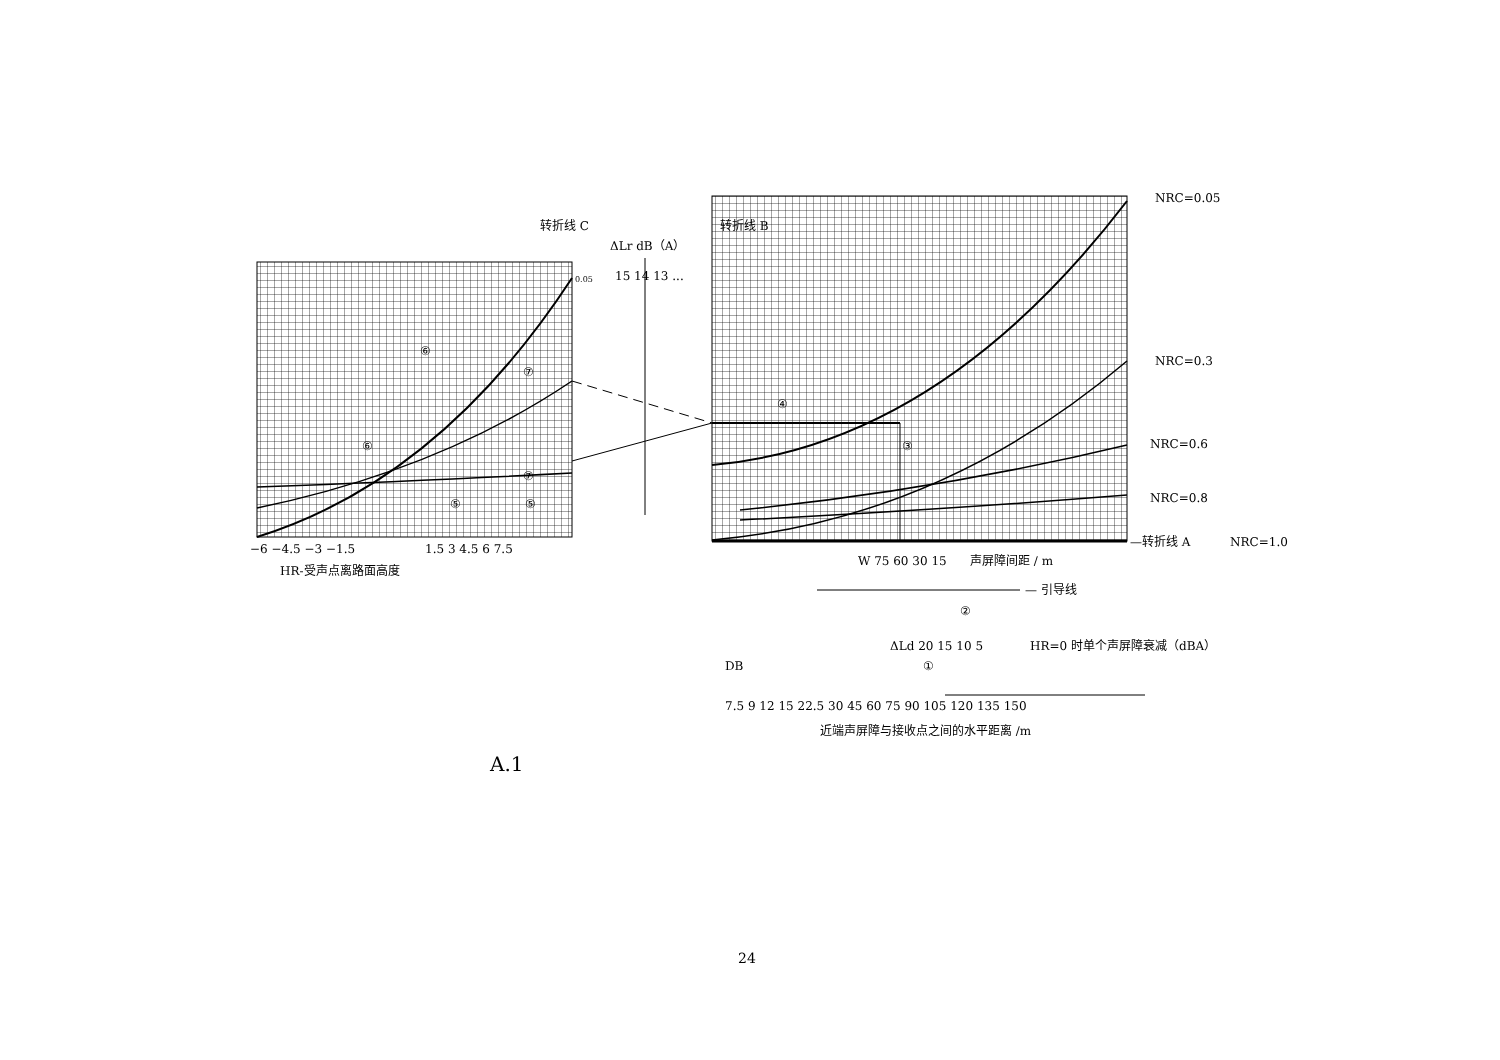−6 −4.5 −3 −1.5
1.5 3 4.5 6 7.5
HR-受声点离路面高度
ΔLr dB（A）
15 14 13 ...
转折线 C
转折线 B
0.05
NRC=0.05
NRC=0.3
NRC=0.6
NRC=0.8
—转折线 A
NRC=1.0
W 75 60 30 15
声屏障间距 / m
— 引导线
ΔLd 20 15 10 5
HR=0 时单个声屏障衰减（dBA）
DB
7.5 9 12 15 22.5 30 45 60 75 90 105 120 135 150
近端声屏障与接收点之间的水平距离 /m
⑥
⑥
⑦
⑦
⑤
⑤
④
③
②
①
A.1
24